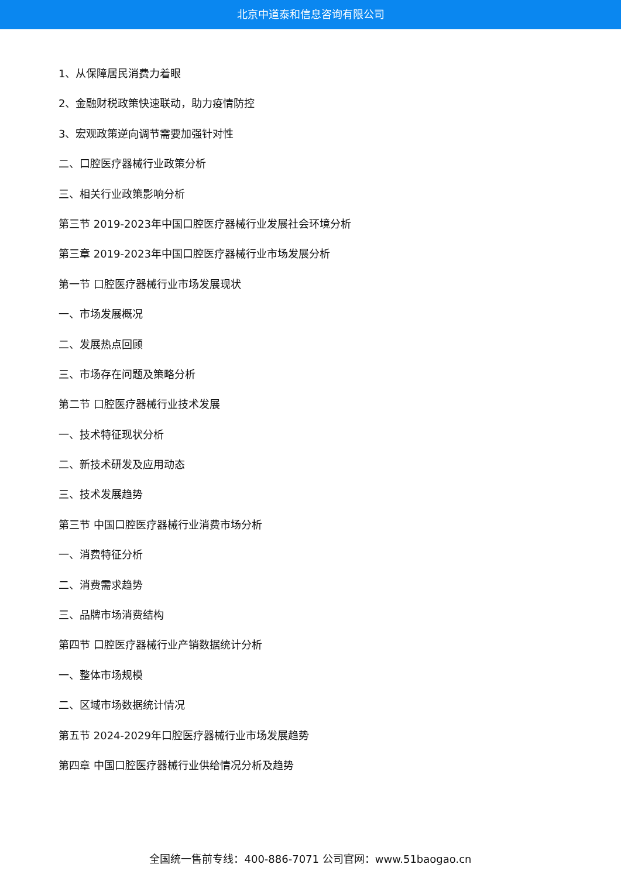北京中道泰和信息咨询有限公司
1、从保障居民消费力着眼
2、金融财税政策快速联动，助力疫情防控
3、宏观政策逆向调节需要加强针对性
二、口腔医疗器械行业政策分析
三、相关行业政策影响分析
第三节 2019-2023年中国口腔医疗器械行业发展社会环境分析
第三章 2019-2023年中国口腔医疗器械行业市场发展分析
第一节 口腔医疗器械行业市场发展现状
一、市场发展概况
二、发展热点回顾
三、市场存在问题及策略分析
第二节 口腔医疗器械行业技术发展
一、技术特征现状分析
二、新技术研发及应用动态
三、技术发展趋势
第三节 中国口腔医疗器械行业消费市场分析
一、消费特征分析
二、消费需求趋势
三、品牌市场消费结构
第四节 口腔医疗器械行业产销数据统计分析
一、整体市场规模
二、区域市场数据统计情况
第五节 2024-2029年口腔医疗器械行业市场发展趋势
第四章 中国口腔医疗器械行业供给情况分析及趋势
全国统一售前专线：400-886-7071 公司官网：www.51baogao.cn